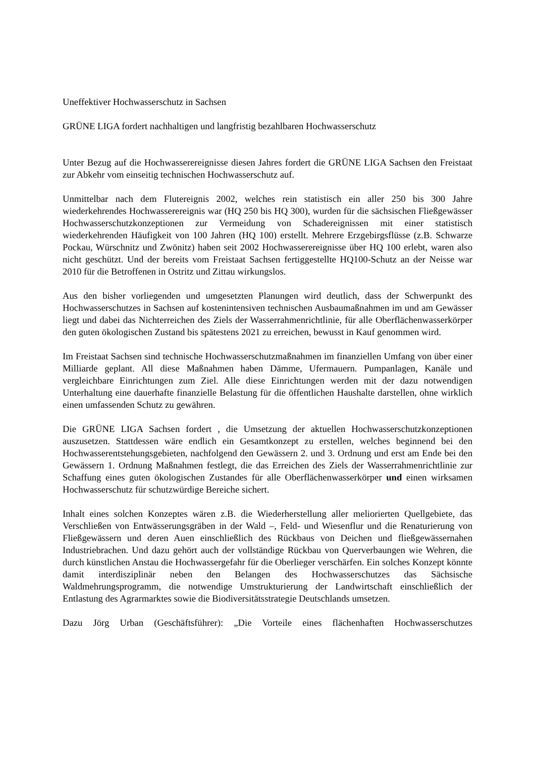Uneffektiver Hochwasserschutz in Sachsen
GRÜNE LIGA fordert nachhaltigen und langfristig bezahlbaren Hochwasserschutz
Unter Bezug auf die Hochwasserereignisse diesen Jahres fordert die GRÜNE LIGA Sachsen den Freistaat zur Abkehr vom einseitig technischen Hochwasserschutz auf.
Unmittelbar nach dem Flutereignis 2002, welches rein statistisch ein aller 250 bis 300 Jahre wiederkehrendes Hochwasserereignis war (HQ 250 bis HQ 300), wurden für die sächsischen Fließgewässer Hochwasserschutzkonzeptionen zur Vermeidung von Schadereignissen mit einer statistisch wiederkehrenden Häufigkeit von 100 Jahren (HQ 100) erstellt. Mehrere Erzgebirgsflüsse (z.B. Schwarze Pockau, Würschnitz und Zwönitz) haben seit 2002 Hochwasserereignisse über HQ 100 erlebt, waren also nicht geschützt. Und der bereits vom Freistaat Sachsen fertiggestellte HQ100-Schutz an der Neisse war 2010 für die Betroffenen in Ostritz und Zittau wirkungslos.
Aus den bisher vorliegenden und umgesetzten Planungen wird deutlich, dass der Schwerpunkt des Hochwasserschutzes in Sachsen auf kostenintensiven technischen Ausbaumaßnahmen im und am Gewässer liegt und dabei das Nichterreichen des Ziels der Wasserrahmenrichtlinie, für alle Oberflächenwasserkörper den guten ökologischen Zustand bis spätestens 2021 zu erreichen, bewusst in Kauf genommen wird.
Im Freistaat Sachsen sind technische Hochwasserschutzmaßnahmen im finanziellen Umfang von über einer Milliarde geplant. All diese Maßnahmen haben Dämme, Ufermauern. Pumpanlagen, Kanäle und vergleichbare Einrichtungen zum Ziel. Alle diese Einrichtungen werden mit der dazu notwendigen Unterhaltung eine dauerhafte finanzielle Belastung für die öffentlichen Haushalte darstellen, ohne wirklich einen umfassenden Schutz zu gewähren.
Die GRÜNE LIGA Sachsen fordert , die Umsetzung der aktuellen Hochwasserschutzkonzeptionen auszusetzen. Stattdessen wäre endlich ein Gesamtkonzept zu erstellen, welches beginnend bei den Hochwasserentstehungsgebieten, nachfolgend den Gewässern 2. und 3. Ordnung und erst am Ende bei den Gewässern 1. Ordnung Maßnahmen festlegt, die das Erreichen des Ziels der Wasserrahmenrichtlinie zur Schaffung eines guten ökologischen Zustandes für alle Oberflächenwasserkörper und einen wirksamen Hochwasserschutz für schutzwürdige Bereiche sichert.
Inhalt eines solchen Konzeptes wären z.B. die Wiederherstellung aller meliorierten Quellgebiete, das Verschließen von Entwässerungsgräben in der Wald –, Feld- und Wiesenflur und die Renaturierung von Fließgewässern und deren Auen einschließlich des Rückbaus von Deichen und fließgewässernahen Industriebrachen. Und dazu gehört auch der vollständige Rückbau von Querverbaungen wie Wehren, die durch künstlichen Anstau die Hochwassergefahr für die Oberlieger verschärfen. Ein solches Konzept könnte damit interdisziplinär neben den Belangen des Hochwasserschutzes das Sächsische Waldmehrungsprogramm, die notwendige Umstrukturierung der Landwirtschaft einschließlich der Entlastung des Agrarmarktes sowie die Biodiversitätsstrategie Deutschlands umsetzen.
Dazu Jörg Urban (Geschäftsführer): „Die Vorteile eines flächenhaften Hochwasserschutzes